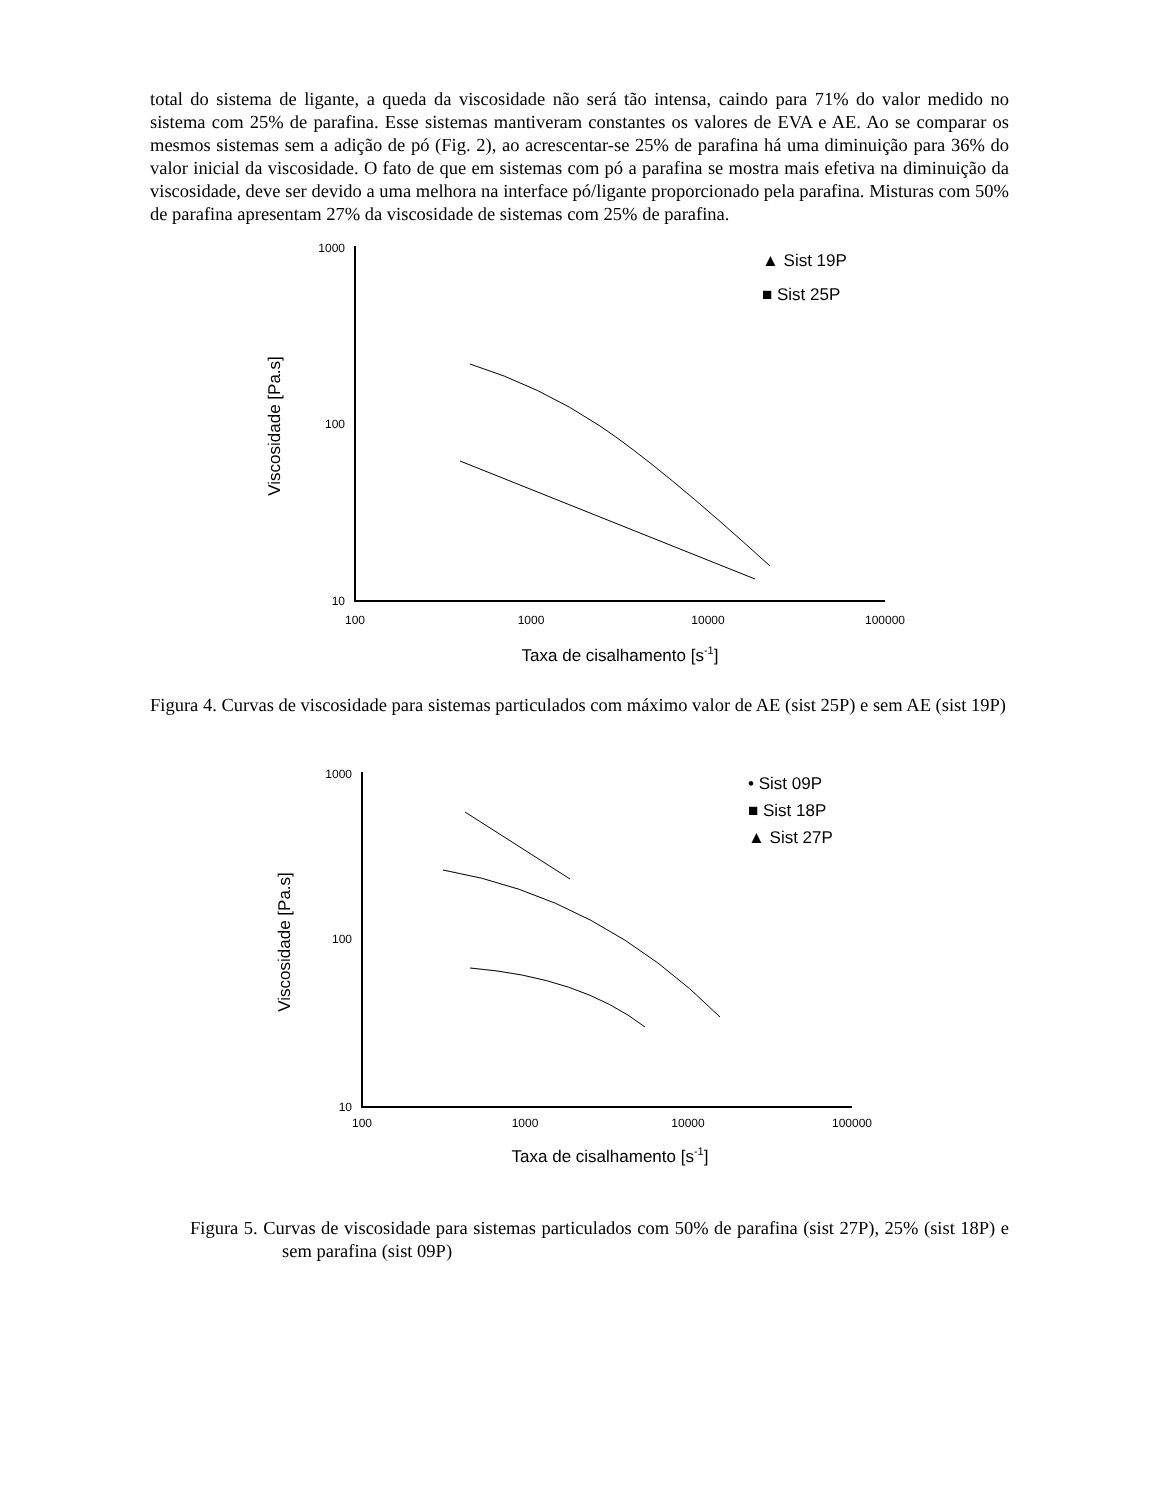total do sistema de ligante, a queda da viscosidade não será tão intensa, caindo para 71% do valor medido no sistema com 25% de parafina. Esse sistemas mantiveram constantes os valores de EVA e AE. Ao se comparar os mesmos sistemas sem a adição de pó (Fig. 2), ao acrescentar-se 25% de parafina há uma diminuição para 36% do valor inicial da viscosidade. O fato de que em sistemas com pó a parafina se mostra mais efetiva na diminuição da viscosidade, deve ser devido a uma melhora na interface pó/ligante proporcionado pela parafina. Misturas com 50% de parafina apresentam 27% da viscosidade de sistemas com 25% de parafina.
1000
100
10
100
1000
10000
100000
Taxa de cisalhamento [s-1]
Viscosidade [Pa.s]
▲ Sist 19P
■ Sist 25P
Figura 4. Curvas de viscosidade para sistemas particulados com máximo valor de AE (sist 25P) e sem AE (sist 19P)
1000
100
10
100
1000
10000
100000
Taxa de cisalhamento [s-1]
Viscosidade [Pa.s]
• Sist 09P
■ Sist 18P
▲ Sist 27P
Figura 5. Curvas de viscosidade para sistemas particulados com 50% de parafina (sist 27P), 25% (sist 18P) e sem parafina (sist 09P)